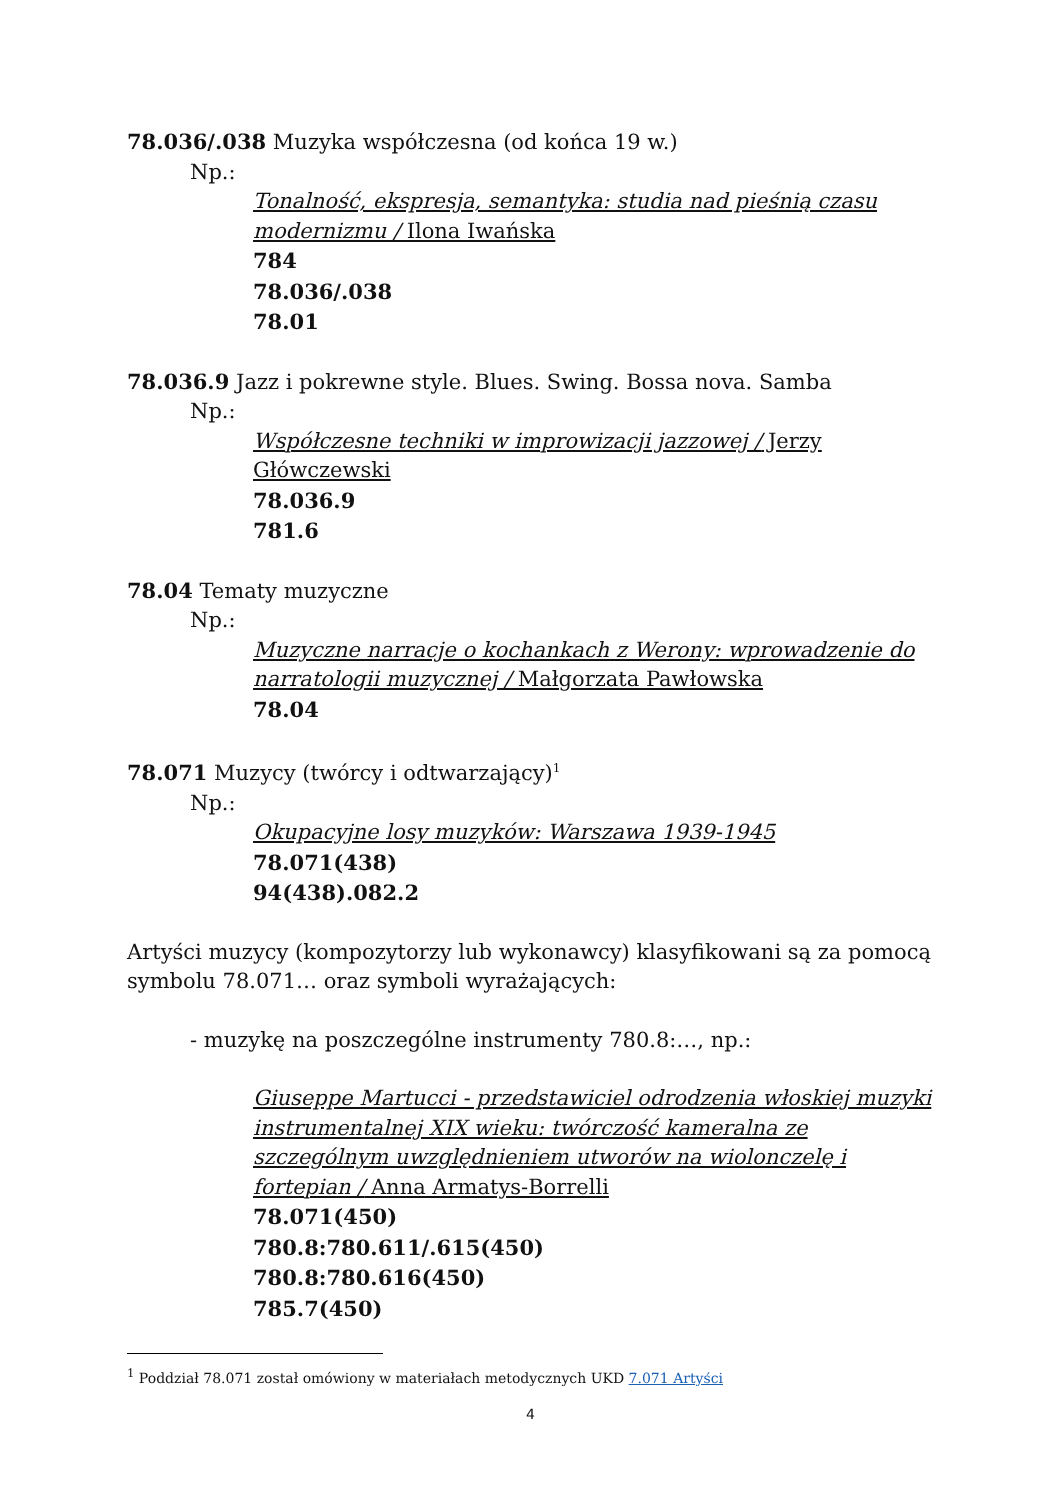78.036/.038 Muzyka współczesna (od końca 19 w.)
Np.:
Tonalność, ekspresja, semantyka: studia nad pieśnią czasu modernizmu / Ilona Iwańska
784
78.036/.038
78.01
78.036.9 Jazz i pokrewne style. Blues. Swing. Bossa nova. Samba
Np.:
Współczesne techniki w improwizacji jazzowej / Jerzy Główczewski
78.036.9
781.6
78.04 Tematy muzyczne
Np.:
Muzyczne narracje o kochankach z Werony: wprowadzenie do narratologii muzycznej / Małgorzata Pawłowska
78.04
78.071 Muzycy (twórcy i odtwarzający)<sup>1</sup>
Np.:
Okupacyjne losy muzyków: Warszawa 1939-1945
78.071(438)
94(438).082.2
Artyści muzycy (kompozytorzy lub wykonawcy) klasyfikowani są za pomocą symbolu 78.071… oraz symboli wyrażających:
- muzykę na poszczególne instrumenty 780.8:…, np.:
Giuseppe Martucci - przedstawiciel odrodzenia włoskiej muzyki instrumentalnej XIX wieku: twórczość kameralna ze szczególnym uwzględnieniem utworów na wiolonczelę i fortepian / Anna Armatys-Borrelli
78.071(450)
780.8:780.611/.615(450)
780.8:780.616(450)
785.7(450)
<sup>1</sup> Poddział 78.071 został omówiony w materiałach metodycznych UKD 7.071 Artyści
4